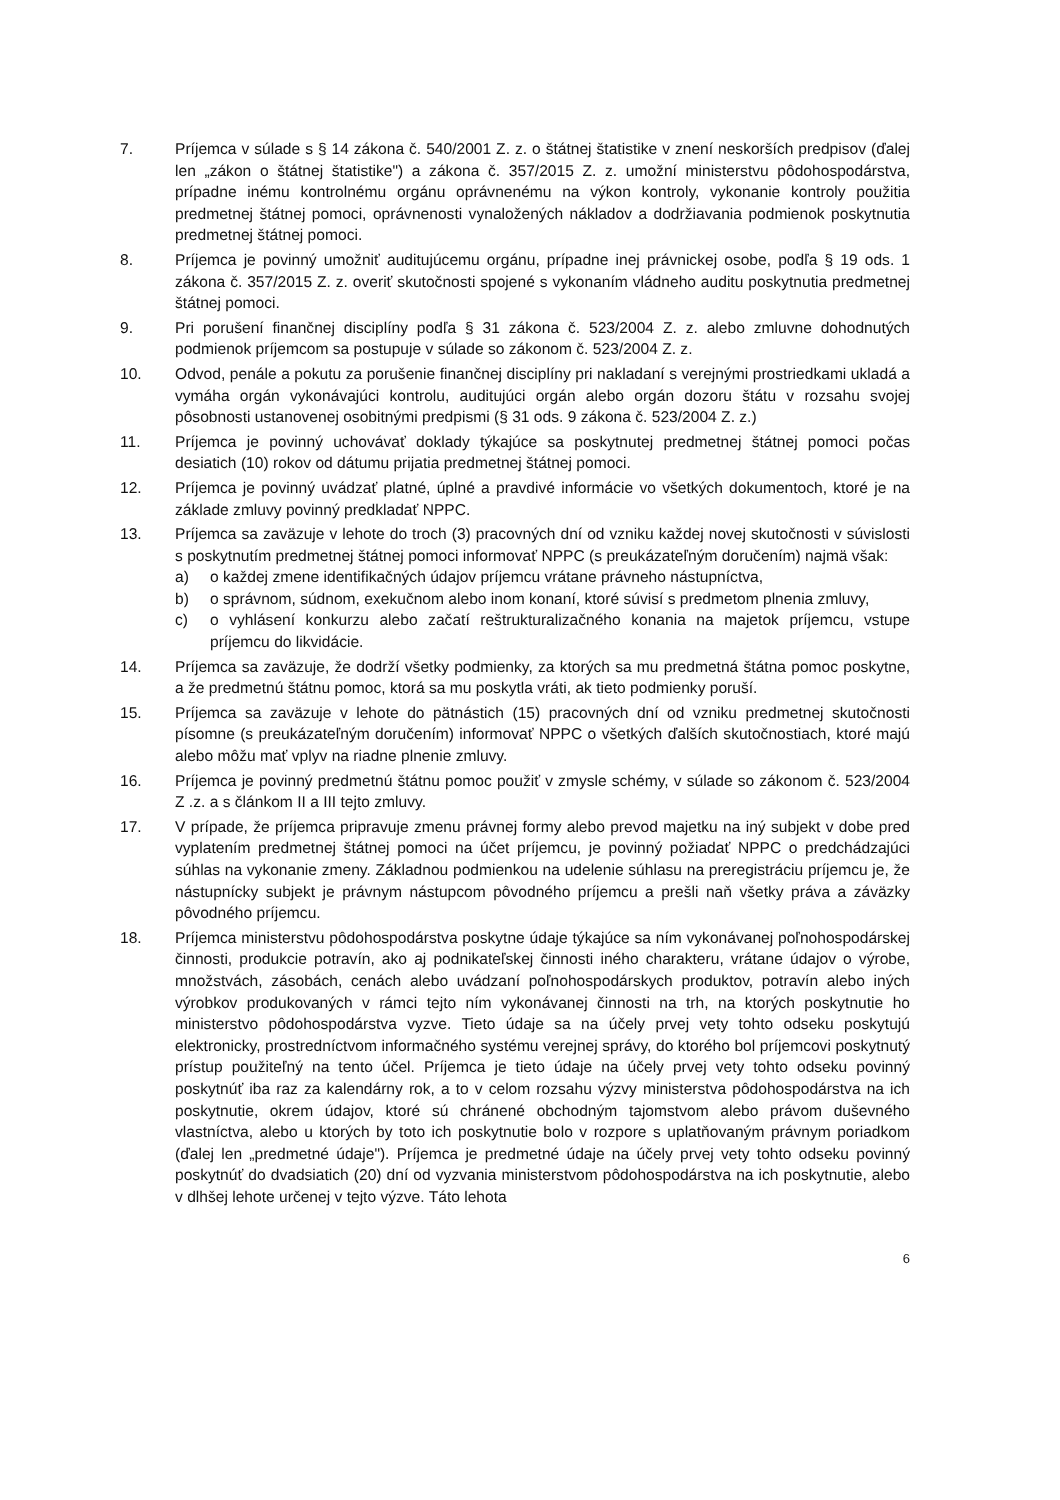7. Príjemca v súlade s § 14 zákona č. 540/2001 Z. z. o štátnej štatistike v znení neskorších predpisov (ďalej len „zákon o štátnej štatistike") a zákona č. 357/2015 Z. z. umožní ministerstvu pôdohospodárstva, prípadne inému kontrolnému orgánu oprávnenému na výkon kontroly, vykonanie kontroly použitia predmetnej štátnej pomoci, oprávnenosti vynaložených nákladov a dodržiavania podmienok poskytnutia predmetnej štátnej pomoci.
8. Príjemca je povinný umožniť auditujúcemu orgánu, prípadne inej právnickej osobe, podľa § 19 ods. 1 zákona č. 357/2015 Z. z. overiť skutočnosti spojené s vykonaním vládneho auditu poskytnutia predmetnej štátnej pomoci.
9. Pri porušení finančnej disciplíny podľa § 31 zákona č. 523/2004 Z. z. alebo zmluvne dohodnutých podmienok príjemcom sa postupuje v súlade so zákonom č. 523/2004 Z. z.
10. Odvod, penále a pokutu za porušenie finančnej disciplíny pri nakladaní s verejnými prostriedkami ukladá a vymáha orgán vykonávajúci kontrolu, auditujúci orgán alebo orgán dozoru štátu v rozsahu svojej pôsobnosti ustanovenej osobitnými predpismi (§ 31 ods. 9 zákona č. 523/2004 Z. z.)
11. Príjemca je povinný uchovávať doklady týkajúce sa poskytnutej predmetnej štátnej pomoci počas desiatich (10) rokov od dátumu prijatia predmetnej štátnej pomoci.
12. Príjemca je povinný uvádzať platné, úplné a pravdivé informácie vo všetkých dokumentoch, ktoré je na základe zmluvy povinný predkladať NPPC.
13. Príjemca sa zaväzuje v lehote do troch (3) pracovných dní od vzniku každej novej skutočnosti v súvislosti s poskytnutím predmetnej štátnej pomoci informovať NPPC (s preukázateľným doručením) najmä však:
a) o každej zmene identifikačných údajov príjemcu vrátane právneho nástupníctva,
b) o správnom, súdnom, exekučnom alebo inom konaní, ktoré súvisí s predmetom plnenia zmluvy,
c) o vyhlásení konkurzu alebo začatí reštrukturalizačného konania na majetok príjemcu, vstupe príjemcu do likvidácie.
14. Príjemca sa zaväzuje, že dodrží všetky podmienky, za ktorých sa mu predmetná štátna pomoc poskytne, a že predmetnú štátnu pomoc, ktorá sa mu poskytla vráti, ak tieto podmienky poruší.
15. Príjemca sa zaväzuje v lehote do pätnástich (15) pracovných dní od vzniku predmetnej skutočnosti písomne (s preukázateľným doručením) informovať NPPC o všetkých ďalších skutočnostiach, ktoré majú alebo môžu mať vplyv na riadne plnenie zmluvy.
16. Príjemca je povinný predmetnú štátnu pomoc použiť v zmysle schémy, v súlade so zákonom č. 523/2004 Z .z. a s článkom II a III tejto zmluvy.
17. V prípade, že príjemca pripravuje zmenu právnej formy alebo prevod majetku na iný subjekt v dobe pred vyplatením predmetnej štátnej pomoci na účet príjemcu, je povinný požiadať NPPC o predchádzajúci súhlas na vykonanie zmeny. Základnou podmienkou na udelenie súhlasu na preregistráciu príjemcu je, že nástupnícky subjekt je právnym nástupcom pôvodného príjemcu a prešli naň všetky práva a záväzky pôvodného príjemcu.
18. Príjemca ministerstvu pôdohospodárstva poskytne údaje týkajúce sa ním vykonávanej poľnohospodárskej činnosti, produkcie potravín, ako aj podnikateľskej činnosti iného charakteru, vrátane údajov o výrobe, množstvách, zásobách, cenách alebo uvádzaní poľnohospodárskych produktov, potravín alebo iných výrobkov produkovaných v rámci tejto ním vykonávanej činnosti na trh, na ktorých poskytnutie ho ministerstvo pôdohospodárstva vyzve. Tieto údaje sa na účely prvej vety tohto odseku poskytujú elektronicky, prostredníctvom informačného systému verejnej správy, do ktorého bol príjemcovi poskytnutý prístup použiteľný na tento účel. Príjemca je tieto údaje na účely prvej vety tohto odseku povinný poskytnúť iba raz za kalendárny rok, a to v celom rozsahu výzvy ministerstva pôdohospodárstva na ich poskytnutie, okrem údajov, ktoré sú chránené obchodným tajomstvom alebo právom duševného vlastníctva, alebo u ktorých by toto ich poskytnutie bolo v rozpore s uplatňovaným právnym poriadkom (ďalej len „predmetné údaje"). Príjemca je predmetné údaje na účely prvej vety tohto odseku povinný poskytnúť do dvadsiatich (20) dní od vyzvania ministerstvom pôdohospodárstva na ich poskytnutie, alebo v dlhšej lehote určenej v tejto výzve. Táto lehota
6